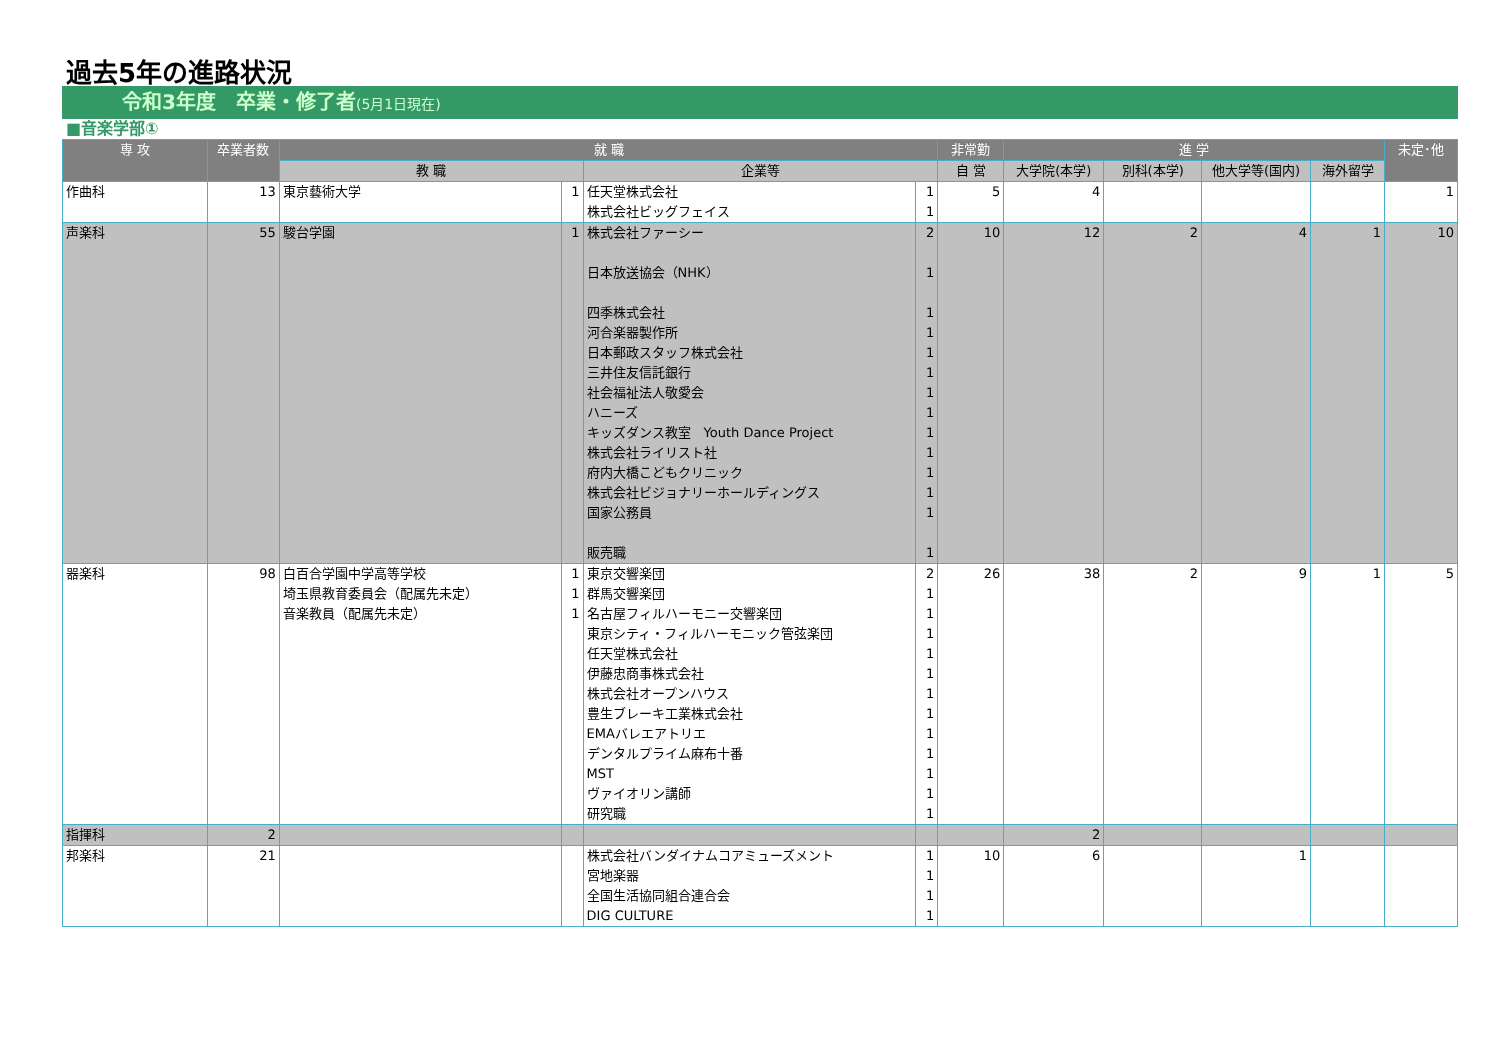過去5年の進路状況
令和3年度　卒業・修了者(5月1日現在)
■音楽学部①
| 専 攻 | 卒業者数 | 就 職 | | | | 非常勤 | 進 学 | | | | 未定･他 |
| --- | --- | --- | --- | --- | --- | --- | --- | --- | --- | --- | --- |
| | | 教 職 | | 企業等 | | 自 営 | 大学院(本学) | 別科(本学) | 他大学等(国内) | 海外留学 | |
| 作曲科 | 13 | 東京藝術大学 | 1 | 任天堂株式会社 株式会社ビッグフェイス | 1 1 | 5 | 4 | | | | 1 |
| 声楽科 | 55 | 駿台学園 | 1 | 株式会社ファーシー 日本放送協会（NHK） 四季株式会社 河合楽器製作所 日本郵政スタッフ株式会社 三井住友信託銀行 社会福祉法人敬愛会 ハニーズ キッズダンス教室 Youth Dance Project 株式会社ライリスト社 府内大橋こどもクリニック 株式会社ビジョナリーホールディングス 国家公務員 販売職 | 2 1 1 1 1 1 1 1 1 1 1 1 1 1 | 10 | 12 | 2 | 4 | 1 | 10 |
| 器楽科 | 98 | 白百合学園中学高等学校 埼玉県教育委員会（配属先未定） 音楽教員（配属先未定） | 1 1 1 | 東京交響楽団 群馬交響楽団 名古屋フィルハーモニー交響楽団 東京シティ・フィルハーモニック管弦楽団 任天堂株式会社 伊藤忠商事株式会社 株式会社オープンハウス 豊生ブレーキ工業株式会社 EMAバレエアトリエ デンタルプライム麻布十番 MST ヴァイオリン講師 研究職 | 2 1 1 1 1 1 1 1 1 1 1 1 1 | 26 | 38 | 2 | 9 | 1 | 5 |
| 指揮科 | 2 | | | | | | 2 | | | | |
| 邦楽科 | 21 | | | 株式会社バンダイナムコアミューズメント 宮地楽器 全国生活協同組合連合会 DIG CULTURE | 1 1 1 1 | 10 | 6 | | 1 | | |